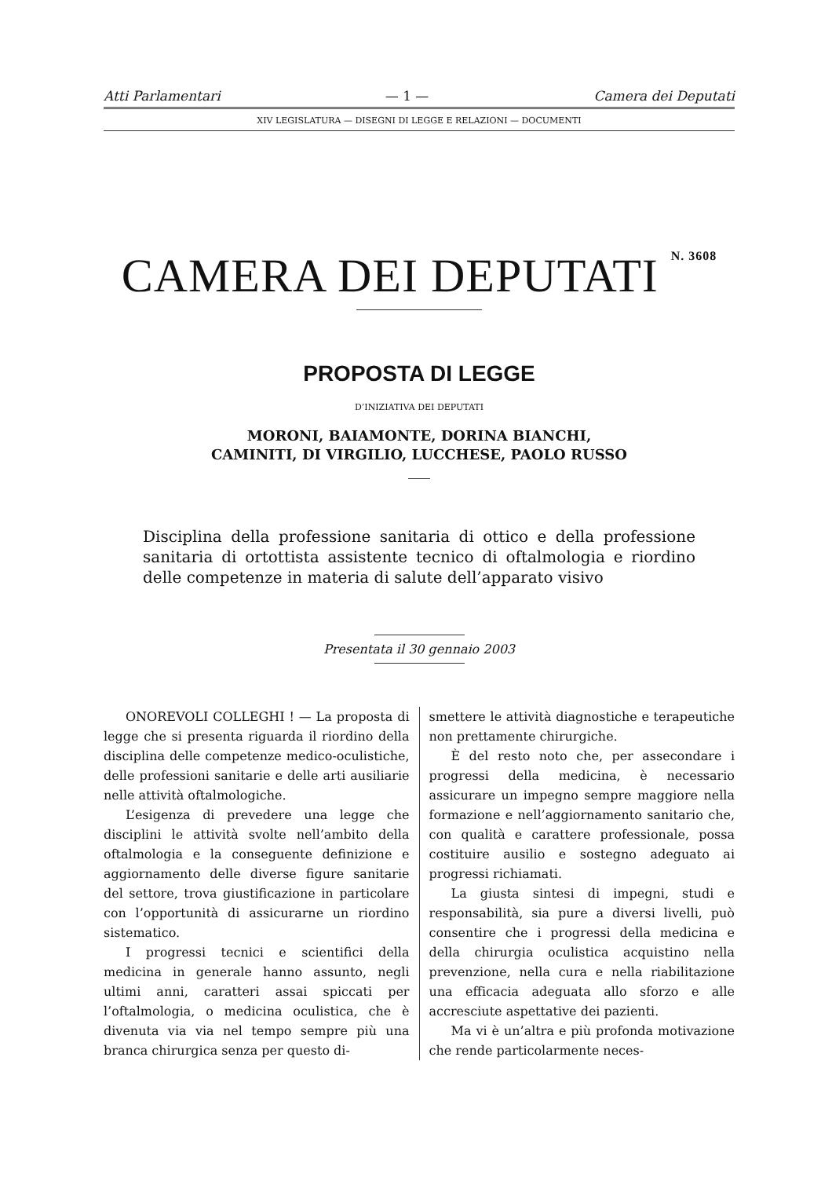Atti Parlamentari — 1 — Camera dei Deputati
XIV LEGISLATURA — DISEGNI DI LEGGE E RELAZIONI — DOCUMENTI
CAMERA DEI DEPUTATI <sup>N. 3608</sup>
PROPOSTA DI LEGGE
D’INIZIATIVA DEI DEPUTATI
MORONI, BAIAMONTE, DORINA BIANCHI,
CAMINITI, DI VIRGILIO, LUCCHESE, PAOLO RUSSO
Disciplina della professione sanitaria di ottico e della professione sanitaria di ortottista assistente tecnico di oftalmologia e riordino delle competenze in materia di salute dell’apparato visivo
Presentata il 30 gennaio 2003
ONOREVOLI COLLEGHI ! — La proposta di legge che si presenta riguarda il riordino della disciplina delle competenze medico-oculistiche, delle professioni sanitarie e delle arti ausiliarie nelle attività oftalmologiche.
L’esigenza di prevedere una legge che disciplini le attività svolte nell’ambito della oftalmologia e la conseguente definizione e aggiornamento delle diverse figure sanitarie del settore, trova giustificazione in particolare con l’opportunità di assicurarne un riordino sistematico.
I progressi tecnici e scientifici della medicina in generale hanno assunto, negli ultimi anni, caratteri assai spiccati per l’oftalmologia, o medicina oculistica, che è divenuta via via nel tempo sempre più una branca chirurgica senza per questo di-
smettere le attività diagnostiche e terapeutiche non prettamente chirurgiche.
È del resto noto che, per assecondare i progressi della medicina, è necessario assicurare un impegno sempre maggiore nella formazione e nell’aggiornamento sanitario che, con qualità e carattere professionale, possa costituire ausilio e sostegno adeguato ai progressi richiamati.
La giusta sintesi di impegni, studi e responsabilità, sia pure a diversi livelli, può consentire che i progressi della medicina e della chirurgia oculistica acquistino nella prevenzione, nella cura e nella riabilitazione una efficacia adeguata allo sforzo e alle accresciute aspettative dei pazienti.
Ma vi è un’altra e più profonda motivazione che rende particolarmente neces-